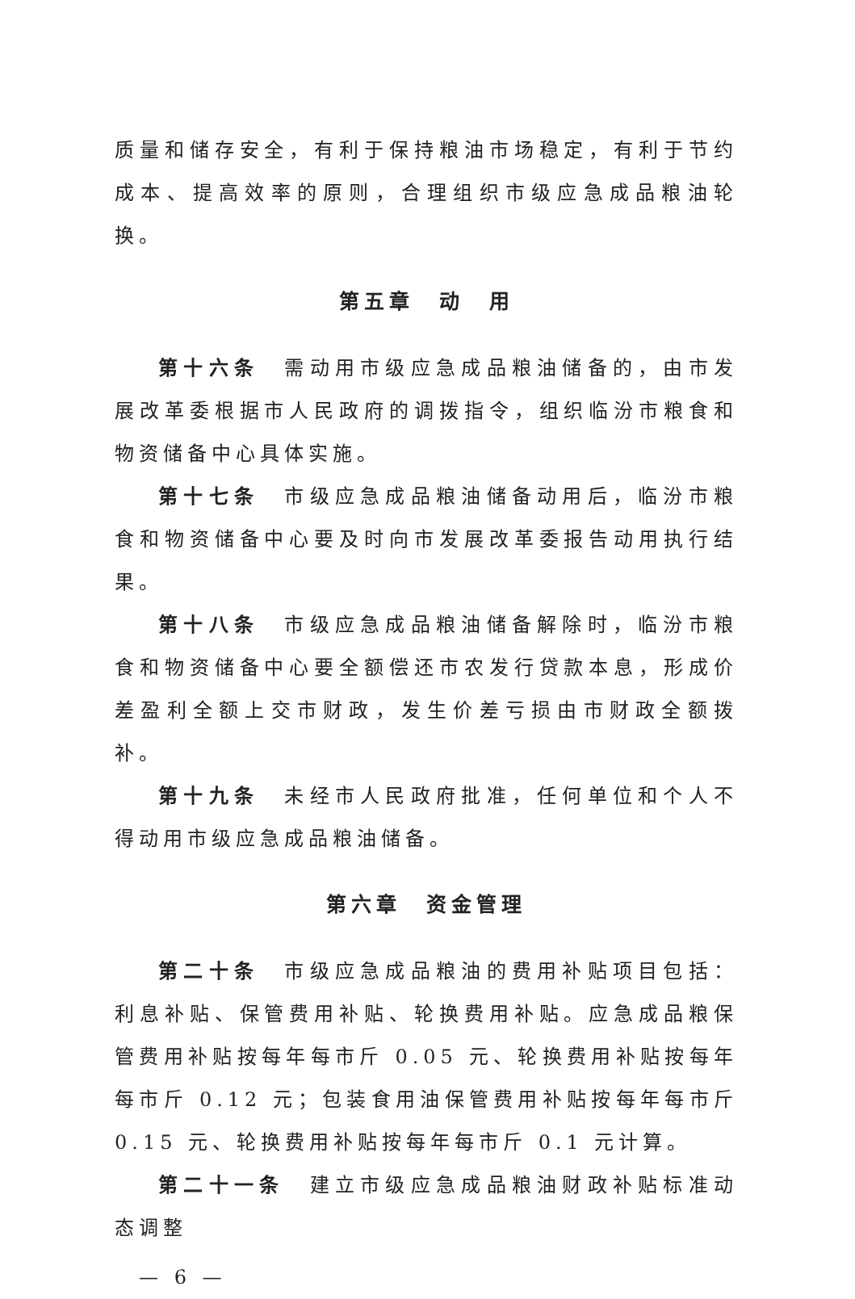质量和储存安全，有利于保持粮油市场稳定，有利于节约成本、提高效率的原则，合理组织市级应急成品粮油轮换。
第五章　动　用
第十六条　需动用市级应急成品粮油储备的，由市发展改革委根据市人民政府的调拨指令，组织临汾市粮食和物资储备中心具体实施。
第十七条　市级应急成品粮油储备动用后，临汾市粮食和物资储备中心要及时向市发展改革委报告动用执行结果。
第十八条　市级应急成品粮油储备解除时，临汾市粮食和物资储备中心要全额偿还市农发行贷款本息，形成价差盈利全额上交市财政，发生价差亏损由市财政全额拨补。
第十九条　未经市人民政府批准，任何单位和个人不得动用市级应急成品粮油储备。
第六章　资金管理
第二十条　市级应急成品粮油的费用补贴项目包括：利息补贴、保管费用补贴、轮换费用补贴。应急成品粮保管费用补贴按每年每市斤 0.05 元、轮换费用补贴按每年每市斤 0.12 元；包装食用油保管费用补贴按每年每市斤 0.15 元、轮换费用补贴按每年每市斤 0.1 元计算。
第二十一条　建立市级应急成品粮油财政补贴标准动态调整
— 6 —